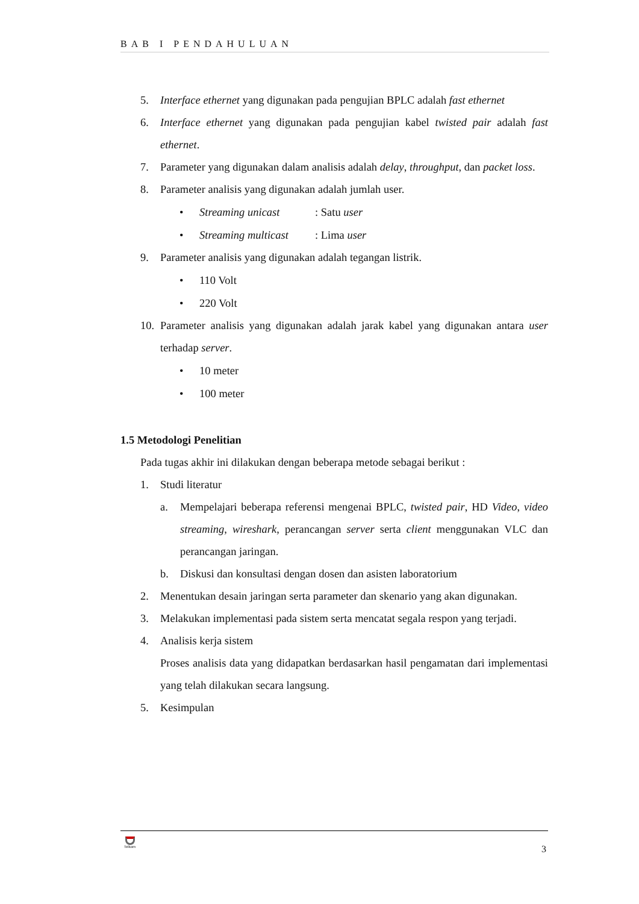BAB I PENDAHULUAN
5. Interface ethernet yang digunakan pada pengujian BPLC adalah fast ethernet
6. Interface ethernet yang digunakan pada pengujian kabel twisted pair adalah fast ethernet.
7. Parameter yang digunakan dalam analisis adalah delay, throughput, dan packet loss.
8. Parameter analisis yang digunakan adalah jumlah user.
• Streaming unicast: Satu user
• Streaming multicast: Lima user
9. Parameter analisis yang digunakan adalah tegangan listrik.
• 110 Volt
• 220 Volt
10. Parameter analisis yang digunakan adalah jarak kabel yang digunakan antara user terhadap server.
• 10 meter
• 100 meter
1.5 Metodologi Penelitian
Pada tugas akhir ini dilakukan dengan beberapa metode sebagai berikut :
1. Studi literatur
a. Mempelajari beberapa referensi mengenai BPLC, twisted pair, HD Video, video streaming, wireshark, perancangan server serta client menggunakan VLC dan perancangan jaringan.
b. Diskusi dan konsultasi dengan dosen dan asisten laboratorium
2. Menentukan desain jaringan serta parameter dan skenario yang akan digunakan.
3. Melakukan implementasi pada sistem serta mencatat segala respon yang terjadi.
4. Analisis kerja sistem
Proses analisis data yang didapatkan berdasarkan hasil pengamatan dari implementasi yang telah dilakukan secara langsung.
5. Kesimpulan
Telkom
3